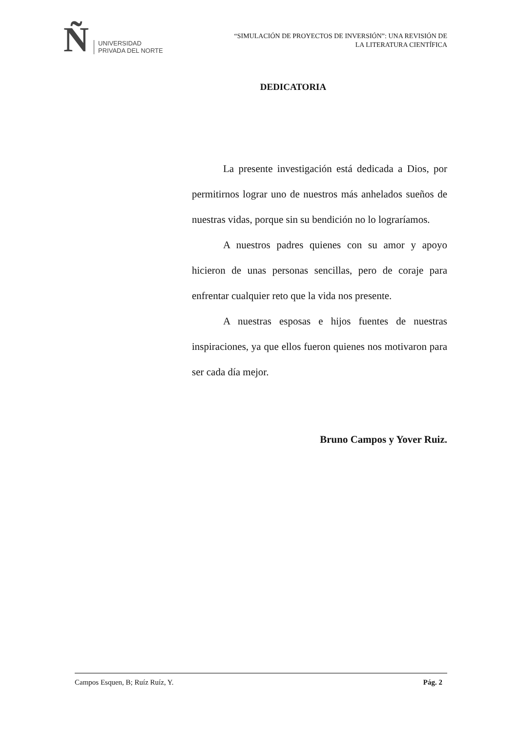Ñ
UNIVERSIDAD
PRIVADA DEL NORTE
“SIMULACIÓN DE PROYECTOS DE INVERSIÓN”: UNA REVISIÓN DE
LA LITERATURA CIENTÍFICA
DEDICATORIA
La presente investigación está dedicada a Dios, por permitirnos lograr uno de nuestros más anhelados sueños de nuestras vidas, porque sin su bendición no lo lograríamos.
A nuestros padres quienes con su amor y apoyo hicieron de unas personas sencillas, pero de coraje para enfrentar cualquier reto que la vida nos presente.
A nuestras esposas e hijos fuentes de nuestras inspiraciones, ya que ellos fueron quienes nos motivaron para ser cada día mejor.
Bruno Campos y Yover Ruiz.
Campos Esquen, B; Ruíz Ruíz, Y. Pág. 2